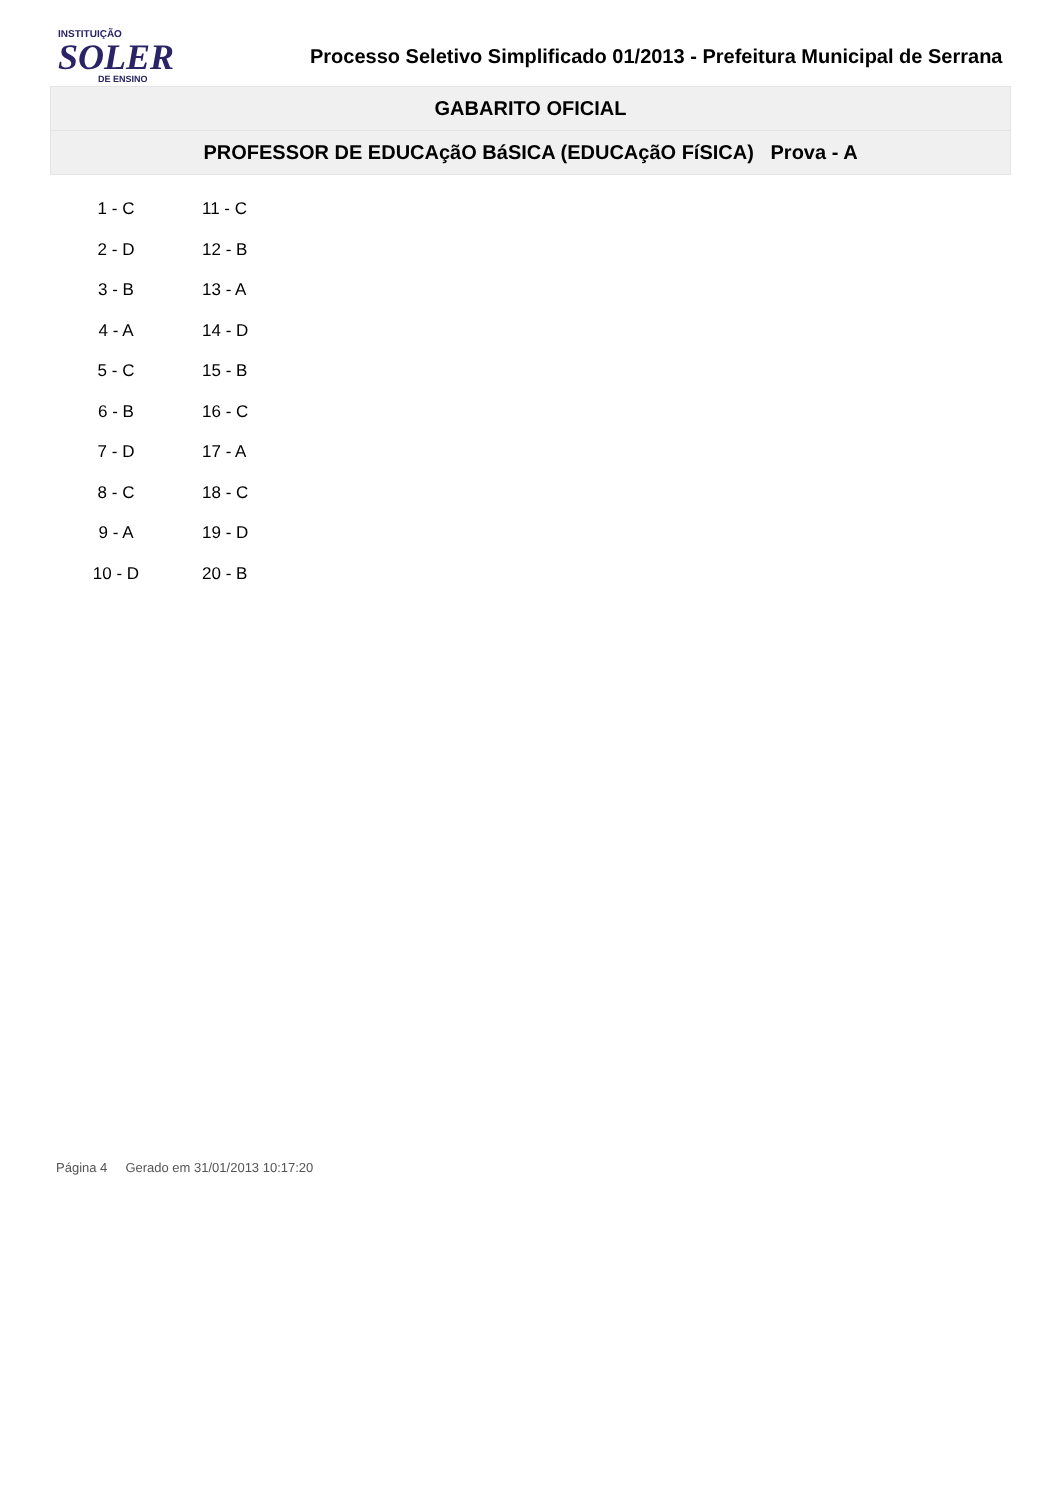INSTITUIÇÃO
SOLER
DE ENSINO
Processo Seletivo Simplificado 01/2013 - Prefeitura Municipal de Serrana
GABARITO OFICIAL
PROFESSOR DE EDUCAçãO BáSICA (EDUCAçãO FíSICA) Prova - A
| 1 - C | 11 - C |
| 2 - D | 12 - B |
| 3 - B | 13 - A |
| 4 - A | 14 - D |
| 5 - C | 15 - B |
| 6 - B | 16 - C |
| 7 - D | 17 - A |
| 8 - C | 18 - C |
| 9 - A | 19 - D |
| 10 - D | 20 - B |
Página 4 Gerado em 31/01/2013 10:17:20